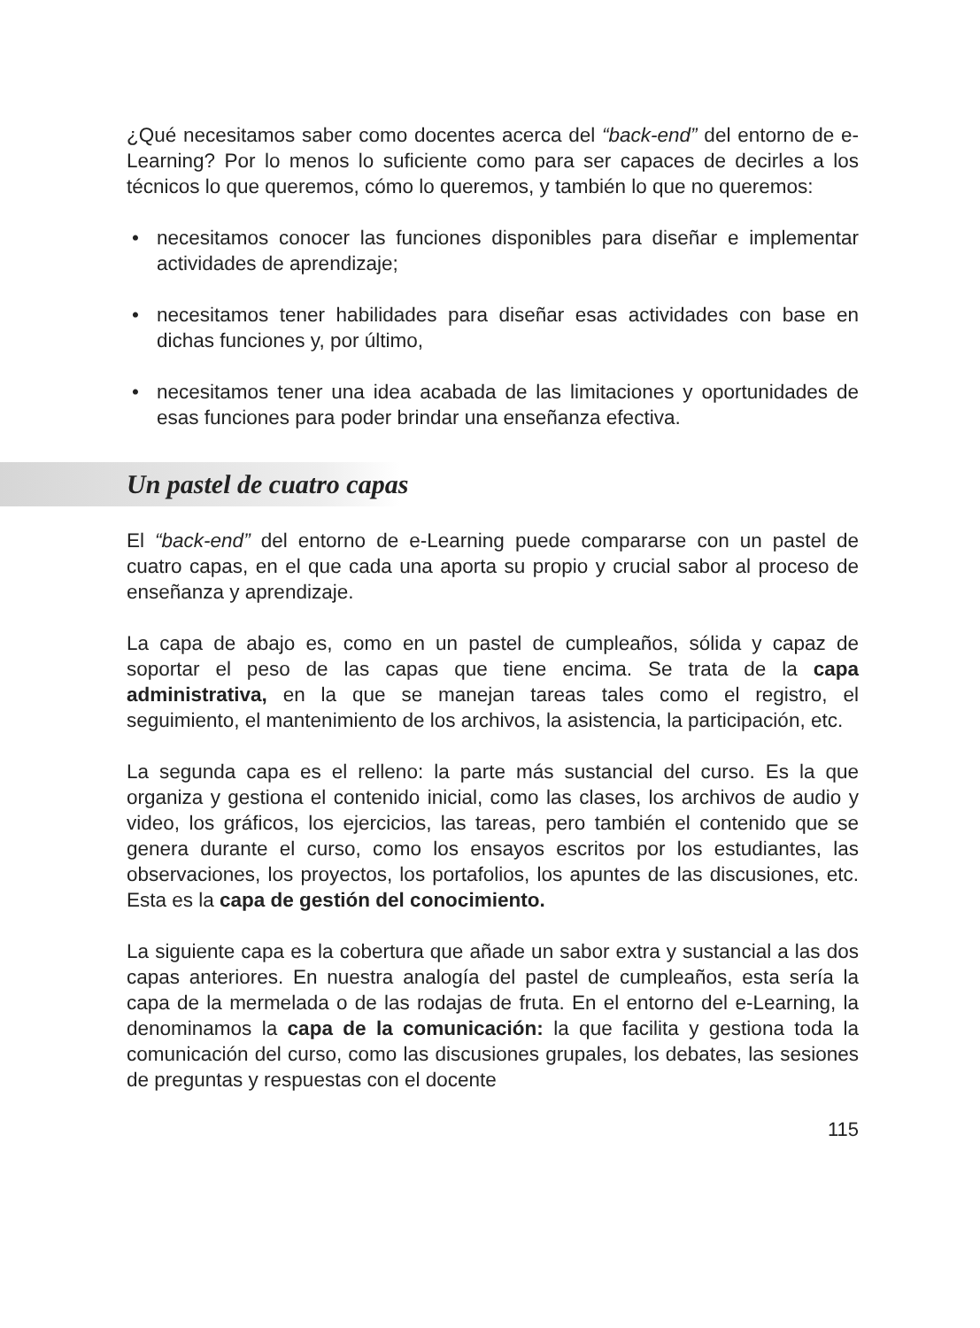¿Qué necesitamos saber como docentes acerca del “back-end” del entorno de e-Learning? Por lo menos lo suficiente como para ser capaces de decirles a los técnicos lo que queremos, cómo lo queremos, y también lo que no queremos:
• necesitamos conocer las funciones disponibles para diseñar e implementar actividades de aprendizaje;
• necesitamos tener habilidades para diseñar esas actividades con base en dichas funciones y, por último,
• necesitamos tener una idea acabada de las limitaciones y oportunidades de esas funciones para poder brindar una enseñanza efectiva.
Un pastel de cuatro capas
El “back-end” del entorno de e-Learning puede compararse con un pastel de cuatro capas, en el que cada una aporta su propio y crucial sabor al proceso de enseñanza y aprendizaje.
La capa de abajo es, como en un pastel de cumpleaños, sólida y capaz de soportar el peso de las capas que tiene encima. Se trata de la capa administrativa, en la que se manejan tareas tales como el registro, el seguimiento, el mantenimiento de los archivos, la asistencia, la participación, etc.
La segunda capa es el relleno: la parte más sustancial del curso. Es la que organiza y gestiona el contenido inicial, como las clases, los archivos de audio y video, los gráficos, los ejercicios, las tareas, pero también el contenido que se genera durante el curso, como los ensayos escritos por los estudiantes, las observaciones, los proyectos, los portafolios, los apuntes de las discusiones, etc. Esta es la capa de gestión del conocimiento.
La siguiente capa es la cobertura que añade un sabor extra y sustancial a las dos capas anteriores. En nuestra analogía del pastel de cumpleaños, esta sería la capa de la mermelada o de las rodajas de fruta. En el entorno del e-Learning, la denominamos la capa de la comunicación: la que facilita y gestiona toda la comunicación del curso, como las discusiones grupales, los debates, las sesiones de preguntas y respuestas con el docente
115